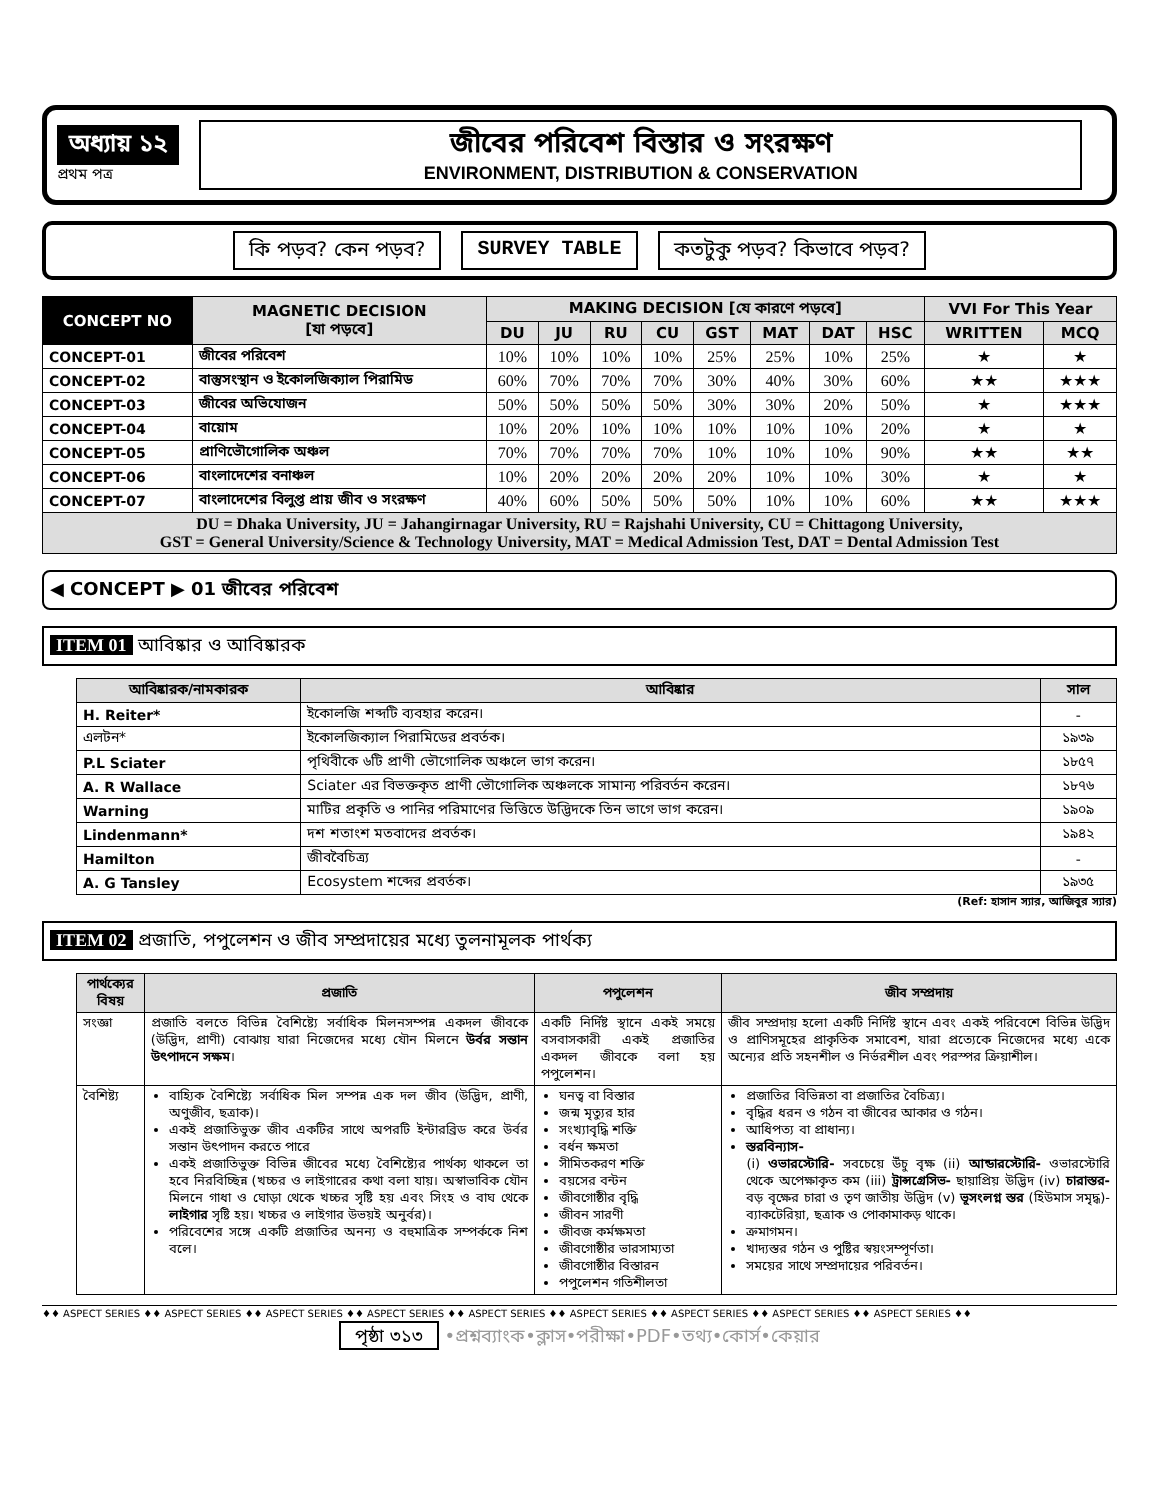অধ্যায় ১২
প্রথম পত্র
জীবের পরিবেশ বিস্তার ও সংরক্ষণ
ENVIRONMENT, DISTRIBUTION & CONSERVATION
কি পড়ব? কেন পড়ব? SURVEY TABLE কতটুকু পড়ব? কিভাবে পড়ব?
| CONCEPT NO | MAGNETIC DECISION [যা পড়বে] | MAKING DECISION [যে কারণে পড়বে] | | | | | | | | VVI For This Year | |
| --- | --- | --- | --- | --- | --- | --- | --- | --- | --- | --- | --- |
| | | DU | JU | RU | CU | GST | MAT | DAT | HSC | WRITTEN | MCQ |
| CONCEPT-01 | জীবের পরিবেশ | 10% | 10% | 10% | 10% | 25% | 25% | 10% | 25% | ★ | ★ |
| CONCEPT-02 | বাস্তুসংস্থান ও ইকোলজিক্যাল পিরামিড | 60% | 70% | 70% | 70% | 30% | 40% | 30% | 60% | ★★ | ★★★ |
| CONCEPT-03 | জীবের অভিযোজন | 50% | 50% | 50% | 50% | 30% | 30% | 20% | 50% | ★ | ★★★ |
| CONCEPT-04 | বায়োম | 10% | 20% | 10% | 10% | 10% | 10% | 10% | 20% | ★ | ★ |
| CONCEPT-05 | প্রাণিভৌগোলিক অঞ্চল | 70% | 70% | 70% | 70% | 10% | 10% | 10% | 90% | ★★ | ★★ |
| CONCEPT-06 | বাংলাদেশের বনাঞ্চল | 10% | 20% | 20% | 20% | 20% | 10% | 10% | 30% | ★ | ★ |
| CONCEPT-07 | বাংলাদেশের বিলুপ্ত প্রায় জীব ও সংরক্ষণ | 40% | 60% | 50% | 50% | 50% | 10% | 10% | 60% | ★★ | ★★★ |
| DU = Dhaka University, JU = Jahangirnagar University, RU = Rajshahi University, CU = Chittagong University, GST = General University/Science & Technology University, MAT = Medical Admission Test, DAT = Dental Admission Test | | | | | | | | | | | |
◀ CONCEPT ▶ 01 জীবের পরিবেশ
ITEM 01 আবিষ্কার ও আবিষ্কারক
| আবিষ্কারক/নামকারক | আবিষ্কার | সাল |
| --- | --- | --- |
| H. Reiter* | ইকোলজি শব্দটি ব্যবহার করেন। | - |
| এলটন* | ইকোলজিক্যাল পিরামিডের প্রবর্তক। | ১৯৩৯ |
| P.L Sciater | পৃথিবীকে ৬টি প্রাণী ভৌগোলিক অঞ্চলে ভাগ করেন। | ১৮৫৭ |
| A. R Wallace | Sciater এর বিভক্তকৃত প্রাণী ভৌগোলিক অঞ্চলকে সামান্য পরিবর্তন করেন। | ১৮৭৬ |
| Warning | মাটির প্রকৃতি ও পানির পরিমাণের ভিত্তিতে উদ্ভিদকে তিন ভাগে ভাগ করেন। | ১৯০৯ |
| Lindenmann* | দশ শতাংশ মতবাদের প্রবর্তক। | ১৯৪২ |
| Hamilton | জীববৈচিত্র্য | - |
| A. G Tansley | Ecosystem শব্দের প্রবর্তক। | ১৯৩৫ |
(Ref: হাসান স্যার, আজিবুর স্যার)
ITEM 02 প্রজাতি, পপুলেশন ও জীব সম্প্রদায়ের মধ্যে তুলনামূলক পার্থক্য
| পার্থক্যের বিষয় | প্রজাতি | পপুলেশন | জীব সম্প্রদায় |
| --- | --- | --- | --- |
| সংজ্ঞা | প্রজাতি বলতে বিভিন্ন বৈশিষ্ট্যে সর্বাধিক মিলনসম্পন্ন একদল জীবকে (উদ্ভিদ, প্রাণী) বোঝায় যারা নিজেদের মধ্যে যৌন মিলনে উর্বর সন্তান উৎপাদনে সক্ষম । | একটি নির্দিষ্ট স্থানে একই সময়ে বসবাসকারী একই প্রজাতির একদল জীবকে বলা হয় পপুলেশন। | জীব সম্প্রদায় হলো একটি নির্দিষ্ট স্থানে এবং একই পরিবেশে বিভিন্ন উদ্ভিদ ও প্রাণিসমূহের প্রাকৃতিক সমাবেশ, যারা প্রত্যেকে নিজেদের মধ্যে একে অন্যের প্রতি সহনশীল ও নির্ভরশীল এবং পরস্পর ক্রিয়াশীল। |
| বৈশিষ্ট্য | বাহ্যিক বৈশিষ্ট্যে সর্বাধিক মিল সম্পন্ন এক দল জীব (উদ্ভিদ, প্রাণী, অণুজীব, ছত্রাক)। একই প্রজাতিভুক্ত জীব একটির সাথে অপরটি ইন্টারব্রিড করে উর্বর সন্তান উৎপাদন করতে পারে একই প্রজাতিভুক্ত বিভিন্ন জীবের মধ্যে বৈশিষ্ট্যের পার্থক্য থাকলে তা হবে নিরবিচ্ছিন্ন (খচ্চর ও লাইগারের কথা বলা যায়। অস্বাভাবিক যৌন মিলনে গাধা ও ঘোড়া থেকে খচ্চর সৃষ্টি হয় এবং সিংহ ও বাঘ থেকে লাইগার সৃষ্টি হয়। খচ্চর ও লাইগার উভয়ই অনুর্বর)। পরিবেশের সঙ্গে একটি প্রজাতির অনন্য ও বহুমাত্রিক সম্পর্ককে নিশ বলে। | ঘনত্ব বা বিস্তার জন্ম মৃত্যুর হার সংখ্যাবৃদ্ধি শক্তি বর্ধন ক্ষমতা সীমিতকরণ শক্তি বয়সের বন্টন জীবগোষ্ঠীর বৃদ্ধি জীবন সারণী জীবজ কর্মক্ষমতা জীবগোষ্ঠীর ভারসাম্যতা জীবগোষ্ঠীর বিস্তারন পপুলেশন গতিশীলতা | প্রজাতির বিভিন্নতা বা প্রজাতির বৈচিত্র্য। বৃদ্ধির ধরন ও গঠন বা জীবের আকার ও গঠন। আধিপত্য বা প্রাধান্য। স্তরবিন্যাস- (i) ওভারস্টোরি- সবচেয়ে উঁচু বৃক্ষ (ii) আন্ডারস্টোরি- ওভারস্টোরি থেকে অপেক্ষাকৃত কম (iii) ট্রান্সগ্রেসিভ- ছায়াপ্রিয় উদ্ভিদ (iv) চারাস্তর- বড় বৃক্ষের চারা ও তৃণ জাতীয় উদ্ভিদ (v) ভূসংলগ্ন স্তর (হিউমাস সমৃদ্ধ)- ব্যাকটেরিয়া, ছত্রাক ও পোকামাকড় থাকে। ক্রমাগমন। খাদ্যস্তর গঠন ও পুষ্টির স্বয়ংসম্পূর্ণতা। সময়ের সাথে সম্প্রদায়ের পরিবর্তন। |
♦♦ ASPECT SERIES ♦♦ ASPECT SERIES ♦♦ ASPECT SERIES ♦♦ ASPECT SERIES ♦♦ ASPECT SERIES ♦♦ ASPECT SERIES ♦♦ ASPECT SERIES ♦♦ ASPECT SERIES ♦♦ ASPECT SERIES ♦♦
পৃষ্ঠা ৩১৩ •প্রশ্নব্যাংক•ক্লাস•পরীক্ষা•PDF•তথ্য•কোর্স•কেয়ার